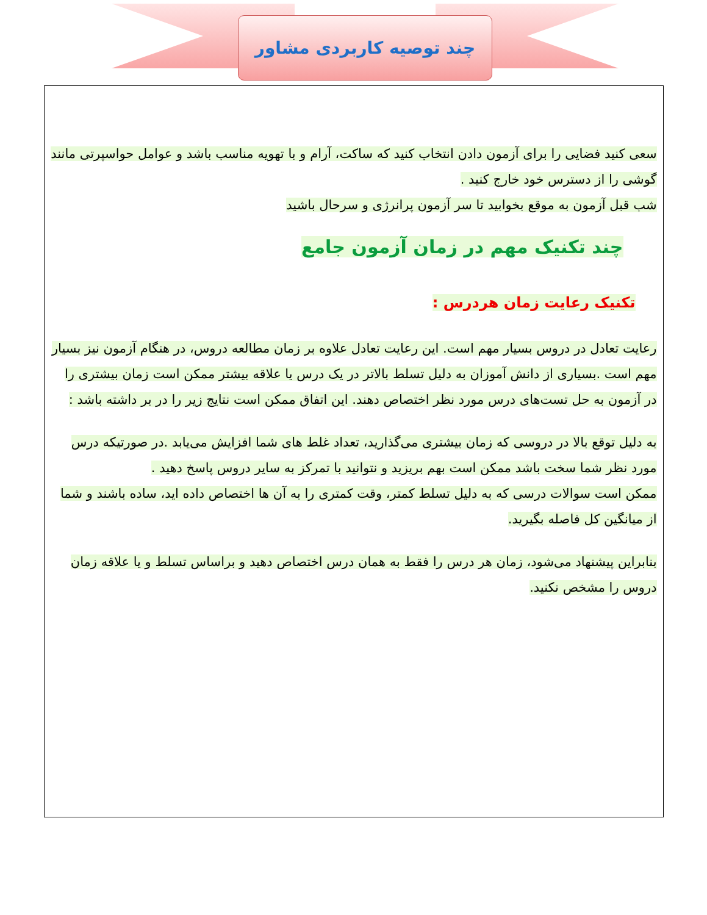چند توصیه کاربردی مشاور
سعی کنید فضایی را برای آزمون دادن انتخاب کنید که ساکت، آرام و با تهویه مناسب باشد و عوامل حواسپرتی مانند گوشی را از دسترس خود خارج کنید .
شب قبل آزمون به موقع بخوابید تا سر آزمون پرانرژی و سرحال باشید
چند تکنیک مهم در زمان آزمون جامع
تکنیک رعایت زمان هردرس :
رعایت تعادل در دروس بسیار مهم است. این رعایت تعادل علاوه بر زمان مطالعه دروس، در هنگام آزمون نیز بسیار مهم است .بسیاری از دانش آموزان به دلیل تسلط بالاتر در یک درس یا علاقه بیشتر ممکن است زمان بیشتری را در آزمون به حل تست‌های درس مورد نظر اختصاص دهند. این اتفاق ممکن است نتایج زیر را در بر داشته باشد :
به دلیل توقع بالا در دروسی که زمان بیشتری می‌گذارید، تعداد غلط های شما افزایش می‌یابد .در صورتیکه درس مورد نظر شما سخت باشد ممکن است بهم بریزید و نتوانید با تمرکز به سایر دروس پاسخ دهید .
ممکن است سوالات درسی که به دلیل تسلط کمتر، وقت کمتری را به آن ها اختصاص داده اید، ساده باشند و شما از میانگین کل فاصله بگیرید.
بنابراین پیشنهاد می‌شود، زمان هر درس را فقط به همان درس اختصاص دهید و براساس تسلط و یا علاقه زمان دروس را مشخص نکنید.